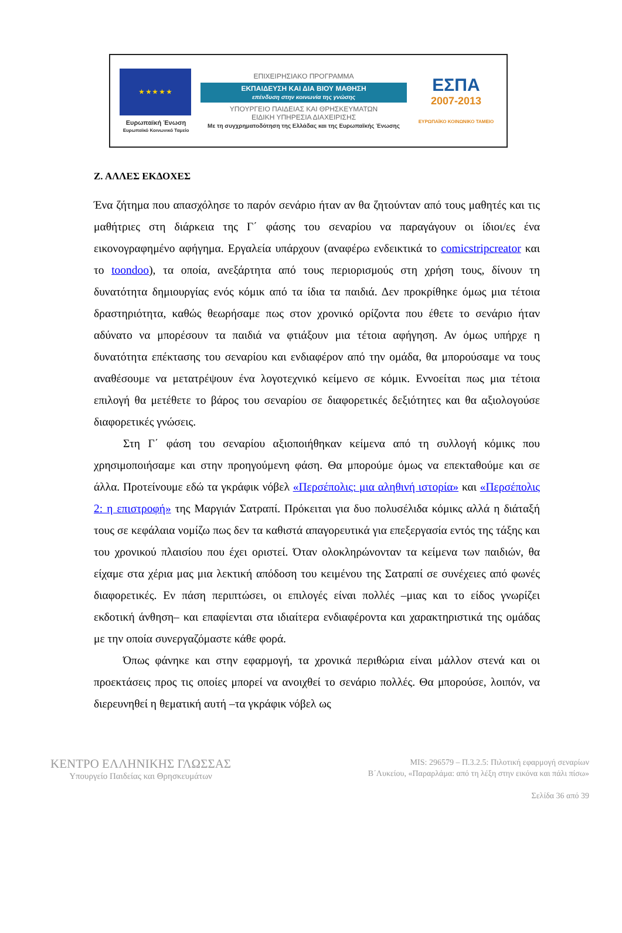★ ★ ★ ★ ★
Ευρωπαϊκή Ένωση
Ευρωπαϊκό Κοινωνικό Ταμείο
ΕΠΙΧΕΙΡΗΣΙΑΚΟ ΠΡΟΓΡΑΜΜΑ
ΕΚΠΑΙΔΕΥΣΗ ΚΑΙ ΔΙΑ ΒΙΟΥ ΜΑΘΗΣΗ
επένδυση στην κοινωνία της γνώσης
ΥΠΟΥΡΓΕΙΟ ΠΑΙΔΕΙΑΣ ΚΑΙ ΘΡΗΣΚΕΥΜΑΤΩΝ
ΕΙΔΙΚΗ ΥΠΗΡΕΣΙΑ ΔΙΑΧΕΙΡΙΣΗΣ
Με τη συγχρηματοδότηση της Ελλάδας και της Ευρωπαϊκής Ένωσης
ΕΣΠΑ
2007-2013
ΕΥΡΩΠΑΪΚΟ ΚΟΙΝΩΝΙΚΟ ΤΑΜΕΙΟ
Ζ. ΑΛΛΕΣ ΕΚΔΟΧΕΣ
Ένα ζήτημα που απασχόλησε το παρόν σενάριο ήταν αν θα ζητούνταν από τους μαθητές και τις μαθήτριες στη διάρκεια της Γ΄ φάσης του σεναρίου να παραγάγουν οι ίδιοι/ες ένα εικονογραφημένο αφήγημα. Εργαλεία υπάρχουν (αναφέρω ενδεικτικά το comicstripcreator και το toondoo), τα οποία, ανεξάρτητα από τους περιορισμούς στη χρήση τους, δίνουν τη δυνατότητα δημιουργίας ενός κόμικ από τα ίδια τα παιδιά. Δεν προκρίθηκε όμως μια τέτοια δραστηριότητα, καθώς θεωρήσαμε πως στον χρονικό ορίζοντα που έθετε το σενάριο ήταν αδύνατο να μπορέσουν τα παιδιά να φτιάξουν μια τέτοια αφήγηση. Αν όμως υπήρχε η δυνατότητα επέκτασης του σεναρίου και ενδιαφέρον από την ομάδα, θα μπορούσαμε να τους αναθέσουμε να μετατρέψουν ένα λογοτεχνικό κείμενο σε κόμικ. Εννοείται πως μια τέτοια επιλογή θα μετέθετε το βάρος του σεναρίου σε διαφορετικές δεξιότητες και θα αξιολογούσε διαφορετικές γνώσεις.
Στη Γ΄ φάση του σεναρίου αξιοποιήθηκαν κείμενα από τη συλλογή κόμικς που χρησιμοποιήσαμε και στην προηγούμενη φάση. Θα μπορούμε όμως να επεκταθούμε και σε άλλα. Προτείνουμε εδώ τα γκράφικ νόβελ «Περσέπολις: μια αληθινή ιστορία» και «Περσέπολις 2: η επιστροφή» της Μαργιάν Σατραπί. Πρόκειται για δυο πολυσέλιδα κόμικς αλλά η διάταξή τους σε κεφάλαια νομίζω πως δεν τα καθιστά απαγορευτικά για επεξεργασία εντός της τάξης και του χρονικού πλαισίου που έχει οριστεί. Όταν ολοκληρώνονταν τα κείμενα των παιδιών, θα είχαμε στα χέρια μας μια λεκτική απόδοση του κειμένου της Σατραπί σε συνέχειες από φωνές διαφορετικές. Εν πάση περιπτώσει, οι επιλογές είναι πολλές –μιας και το είδος γνωρίζει εκδοτική άνθηση– και επαφίενται στα ιδιαίτερα ενδιαφέροντα και χαρακτηριστικά της ομάδας με την οποία συνεργαζόμαστε κάθε φορά.
Όπως φάνηκε και στην εφαρμογή, τα χρονικά περιθώρια είναι μάλλον στενά και οι προεκτάσεις προς τις οποίες μπορεί να ανοιχθεί το σενάριο πολλές. Θα μπορούσε, λοιπόν, να διερευνηθεί η θεματική αυτή –τα γκράφικ νόβελ ως
ΚΕΝΤΡΟ ΕΛΛΗΝΙΚΗΣ ΓΛΩΣΣΑΣ
Υπουργείο Παιδείας και Θρησκευμάτων
MIS: 296579 – Π.3.2.5: Πιλοτική εφαρμογή σεναρίων
Β΄Λυκείου, «Παραρλάμα: από τη λέξη στην εικόνα και πάλι πίσω»
Σελίδα 36 από 39